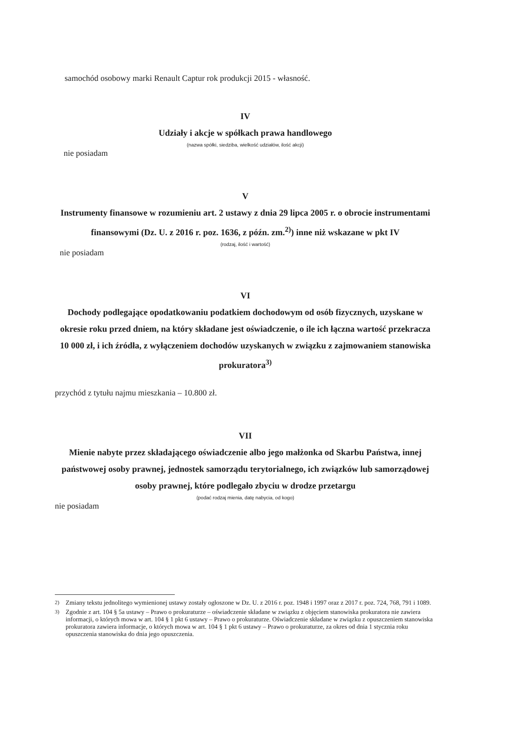samochód osobowy marki Renault Captur rok produkcji 2015 - własność.
IV
Udziały i akcje w spółkach prawa handlowego
(nazwa spółki, siedziba, wielkość udziałów, ilość akcji)
nie posiadam
V
Instrumenty finansowe w rozumieniu art. 2 ustawy z dnia 29 lipca 2005 r. o obrocie instrumentami finansowymi (Dz. U. z 2016 r. poz. 1636, z późn. zm.<sup>2)</sup>) inne niż wskazane w pkt IV
(rodzaj, ilość i wartość)
nie posiadam
VI
Dochody podlegające opodatkowaniu podatkiem dochodowym od osób fizycznych, uzyskane w okresie roku przed dniem, na który składane jest oświadczenie, o ile ich łączna wartość przekracza 10 000 zł, i ich źródła, z wyłączeniem dochodów uzyskanych w związku z zajmowaniem stanowiska prokuratora<sup>3)</sup>
przychód z tytułu najmu mieszkania – 10.800 zł.
VII
Mienie nabyte przez składającego oświadczenie albo jego małżonka od Skarbu Państwa, innej państwowej osoby prawnej, jednostek samorządu terytorialnego, ich związków lub samorządowej osoby prawnej, które podlegało zbyciu w drodze przetargu
(podać rodzaj mienia, datę nabycia, od kogo)
nie posiadam
<sup>2)</sup> Zmiany tekstu jednolitego wymienionej ustawy zostały ogłoszone w Dz. U. z 2016 r. poz. 1948 i 1997 oraz z 2017 r. poz. 724, 768, 791 i 1089.
<sup>3)</sup> Zgodnie z art. 104 § 5a ustawy – Prawo o prokuraturze – oświadczenie składane w związku z objęciem stanowiska prokuratora nie zawiera informacji, o których mowa w art. 104 § 1 pkt 6 ustawy – Prawo o prokuraturze. Oświadczenie składane w związku z opuszczeniem stanowiska prokuratora zawiera informacje, o których mowa w art. 104 § 1 pkt 6 ustawy – Prawo o prokuraturze, za okres od dnia 1 stycznia roku opuszczenia stanowiska do dnia jego opuszczenia.